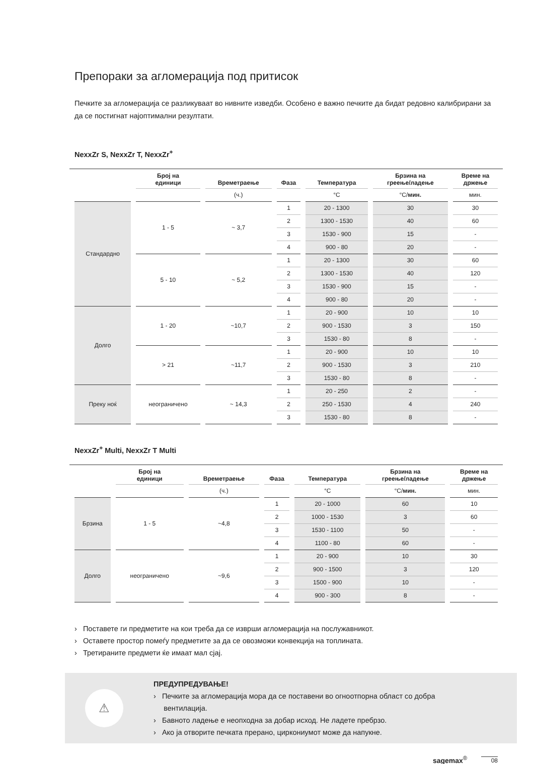Препораки за агломерација под притисок
Печките за агломерација се разликуваат во нивните изведби. Особено е важно печките да бидат редовно калибрирани за да се постигнат најоптимални резултати.
NexxZr S, NexxZr T, NexxZr<sup>+</sup>
| | Број на единици | Времетраење | Фаза | Температура | Брзина на греење/ладење | Време на држење |
| --- | --- | --- | --- | --- | --- | --- |
| | | (ч.) | | °C | °C/ мин. | мин. |
| Стандардно | 1 - 5 | ~ 3,7 | 1 | 20 - 1300 | 30 | 30 |
| | | | 2 | 1300 - 1530 | 40 | 60 |
| | | | 3 | 1530 - 900 | 15 | - |
| | | | 4 | 900 - 80 | 20 | - |
| | 5 - 10 | ~ 5,2 | 1 | 20 - 1300 | 30 | 60 |
| | | | 2 | 1300 - 1530 | 40 | 120 |
| | | | 3 | 1530 - 900 | 15 | - |
| | | | 4 | 900 - 80 | 20 | - |
| Долго | 1 - 20 | ~10,7 | 1 | 20 - 900 | 10 | 10 |
| | | | 2 | 900 - 1530 | 3 | 150 |
| | | | 3 | 1530 - 80 | 8 | - |
| | > 21 | ~11,7 | 1 | 20 - 900 | 10 | 10 |
| | | | 2 | 900 - 1530 | 3 | 210 |
| | | | 3 | 1530 - 80 | 8 | - |
| Преку ноќ | неограничено | ~ 14,3 | 1 | 20 - 250 | 2 | - |
| | | | 2 | 250 - 1530 | 4 | 240 |
| | | | 3 | 1530 - 80 | 8 | - |
NexxZr<sup>+</sup> Multi, NexxZr T Multi
| | Број на единици | Времетраење | Фаза | Температура | Брзина на греење/ладење | Време на држење |
| --- | --- | --- | --- | --- | --- | --- |
| | | (ч.) | | °C | °C/ мин. | мин. |
| Брзина | 1 - 5 | ~4,8 | 1 | 20 - 1000 | 60 | 10 |
| | | | 2 | 1000 - 1530 | 3 | 60 |
| | | | 3 | 1530 - 1100 | 50 | - |
| | | | 4 | 1100 - 80 | 60 | - |
| Долго | неограничено | ~9,6 | 1 | 20 - 900 | 10 | 30 |
| | | | 2 | 900 - 1500 | 3 | 120 |
| | | | 3 | 1500 - 900 | 10 | - |
| | | | 4 | 900 - 300 | 8 | - |
› Поставете ги предметите на кои треба да се изврши агломерација на послужавникот.
› Оставете простор помеѓу предметите за да се овозможи конвекција на топлината.
› Третираните предмети ќе имаат мал сјај.
⚠
ПРЕДУПРЕДУВАЊЕ!
› Печките за агломерација мора да се поставени во огноотпорна област со добра
вентилација.
› Бавното ладење е неопходна за добар исход. Не ладете пребрзо.
› Ако ја отворите печката прерано, циркониумот може да напукне.
sagemax<sup>®</sup> 08